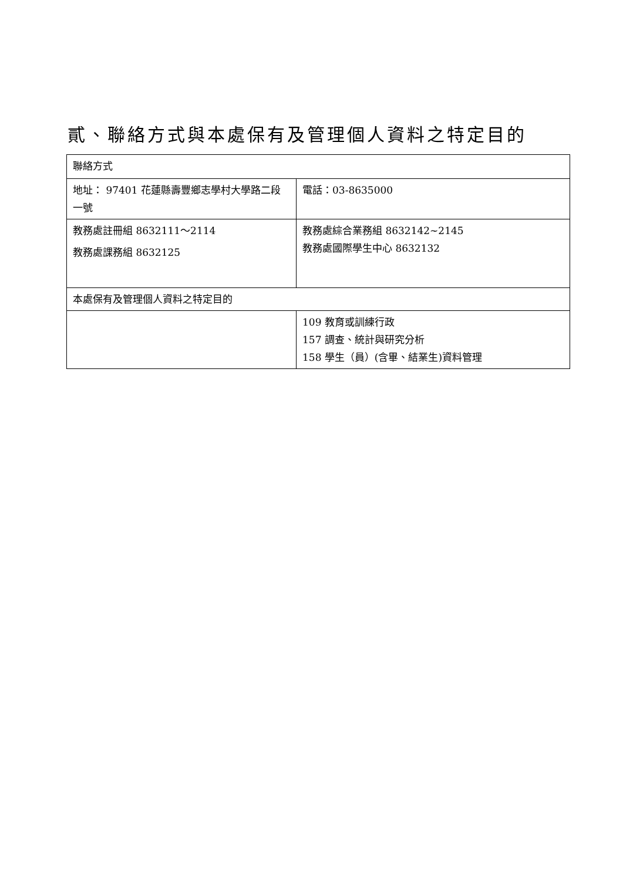貳、聯絡方式與本處保有及管理個人資料之特定目的
| 聯絡方式 | |
| 地址： 97401 花蓮縣壽豐鄉志學村大學路二段一號 | 電話：03-8635000 |
| 教務處註冊組 8632111～2114 教務處課務組 8632125 | 教務處綜合業務組 8632142~2145 教務處國際學生中心 8632132 |
| 本處保有及管理個人資料之特定目的 | |
| | 109 教育或訓練行政 157 調查、統計與研究分析 158 學生（員）(含畢、結業生)資料管理 |